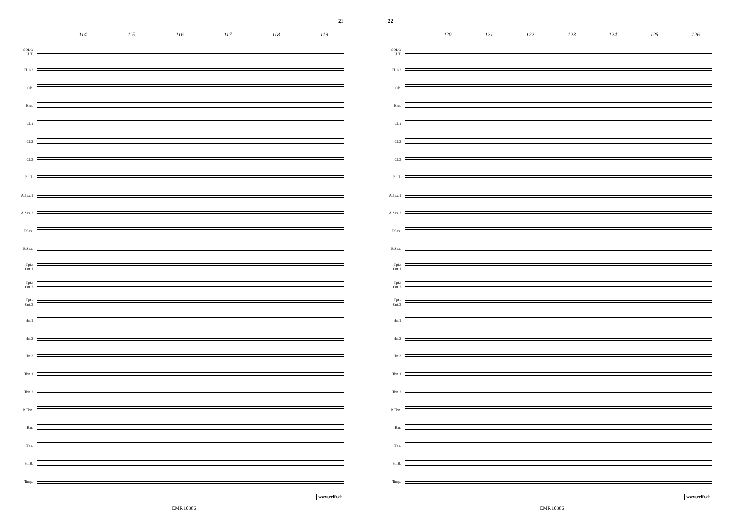21
114 115 116 117 118 119
SOLO
CLT.
Fl.1/2
Ob.
Bsn.
Cl.1
Cl.2
Cl.3
B.Cl.
A.Sax.1
A.Sax.2
T.Sax.
B.Sax.
Tpt./
Cnt.1
Tpt./
Cnt.2
Tpt./
Cnt.3
Hn.1
Hn.2
Hn.3
Tbn.1
Tbn.2
B.Tbn.
Bar.
Tba.
Str.B.
Timp.
www.reift.ch
EMR 10386
22
120 121 122 123 124 125 126
SOLO
CLT.
Fl.1/2
Ob.
Bsn.
Cl.1
Cl.2
Cl.3
B.Cl.
A.Sax.1
A.Sax.2
T.Sax.
B.Sax.
Tpt./
Cnt.1
Tpt./
Cnt.2
Tpt./
Cnt.3
Hn.1
Hn.2
Hn.3
Tbn.1
Tbn.2
B.Tbn.
Bar.
Tba.
Str.B.
Timp.
www.reift.ch
EMR 10386